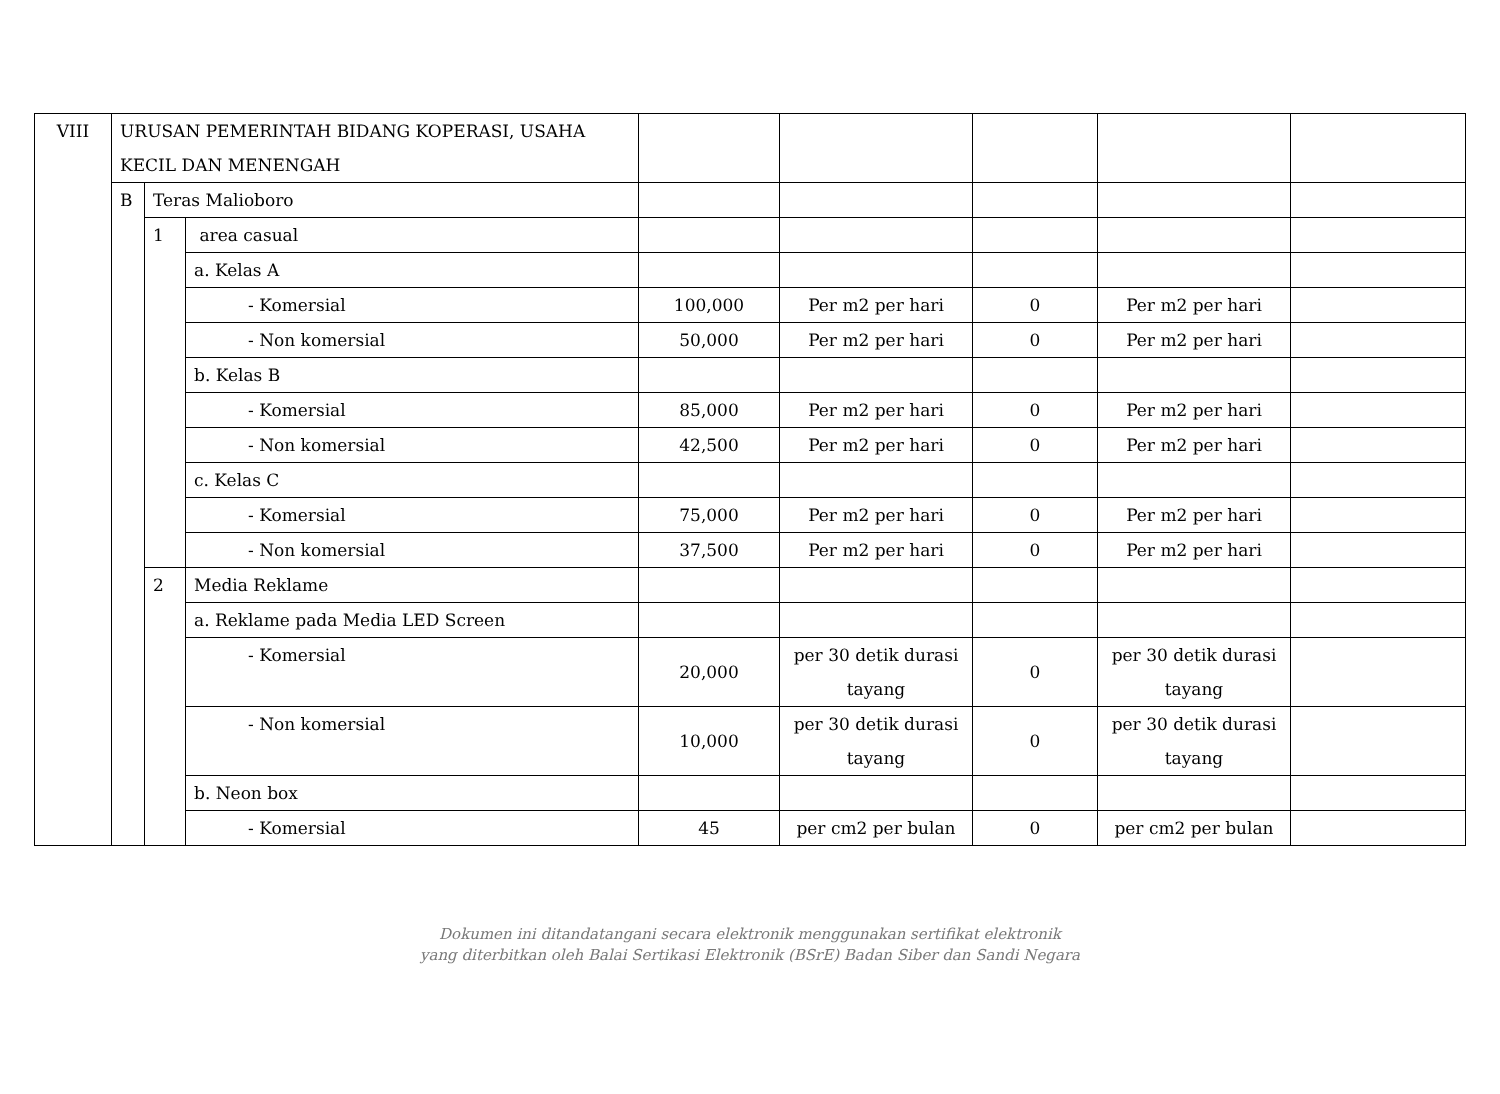| VIII | URUSAN PEMERINTAH BIDANG KOPERASI, USAHA KECIL DAN MENENGAH | | | | | | | | |
| | B | Teras Malioboro | | | | | | | |
| | | 1 | area casual | | | | | | |
| | | | a. Kelas A | | | | | | |
| | | | - Komersial | 100,000 | Per m2 per hari | 0 | Per m2 per hari | | |
| | | | - Non komersial | 50,000 | Per m2 per hari | 0 | Per m2 per hari | | |
| | | | b. Kelas B | | | | | | |
| | | | - Komersial | 85,000 | Per m2 per hari | 0 | Per m2 per hari | | |
| | | | - Non komersial | 42,500 | Per m2 per hari | 0 | Per m2 per hari | | |
| | | | c. Kelas C | | | | | | |
| | | | - Komersial | 75,000 | Per m2 per hari | 0 | Per m2 per hari | | |
| | | | - Non komersial | 37,500 | Per m2 per hari | 0 | Per m2 per hari | | |
| | | 2 | | Media Reklame | | | | | |
| | | | | a. Reklame pada Media LED Screen | | | | | |
| | | | | - Komersial | 20,000 | per 30 detik durasi tayang | 0 | per 30 detik durasi tayang | |
| | | | | - Non komersial | 10,000 | per 30 detik durasi tayang | 0 | per 30 detik durasi tayang | |
| | | | | b. Neon box | | | | | |
| | | | | - Komersial | 45 | per cm2 per bulan | 0 | per cm2 per bulan | |
Dokumen ini ditandatangani secara elektronik menggunakan sertifikat elektronik
yang diterbitkan oleh Balai Sertikasi Elektronik (BSrE) Badan Siber dan Sandi Negara